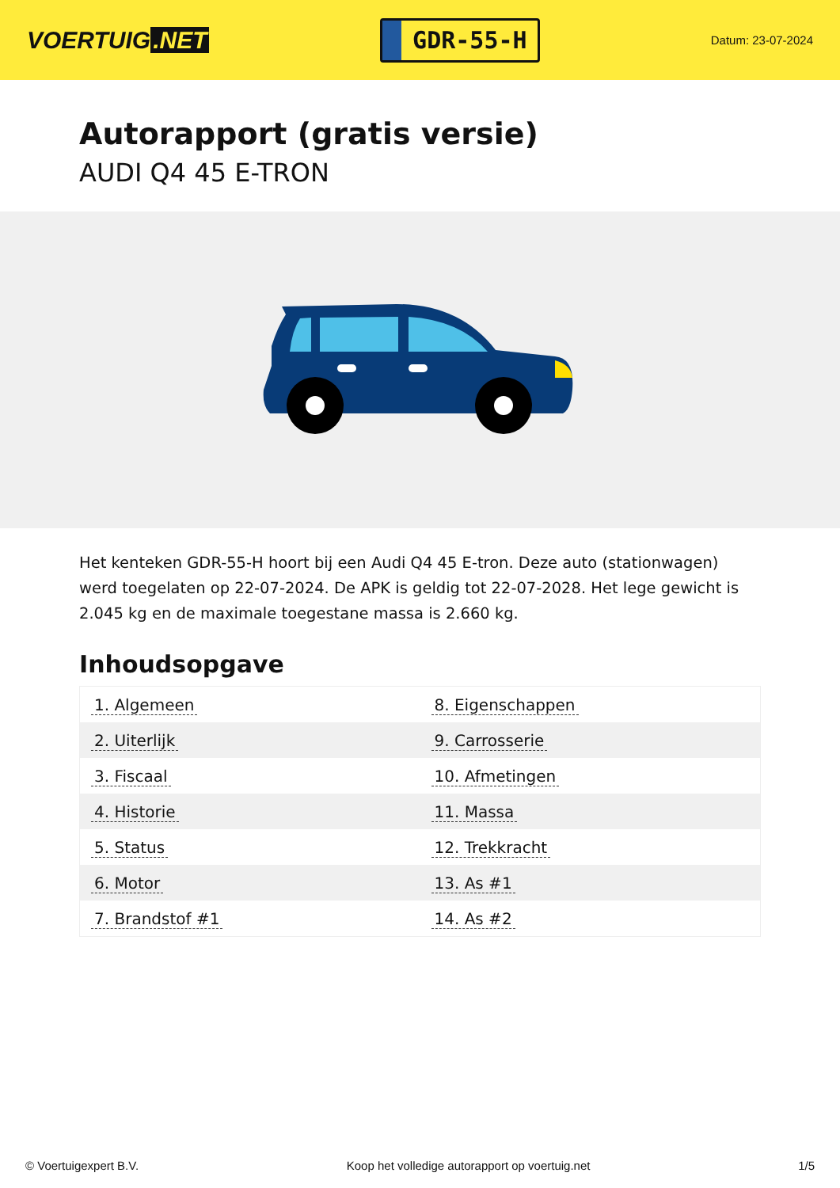VOERTUIG.NET
GDR-55-H
Datum: 23-07-2024
Autorapport (gratis versie)
AUDI Q4 45 E-TRON
Het kenteken GDR-55-H hoort bij een Audi Q4 45 E-tron. Deze auto (stationwagen) werd toegelaten op 22-07-2024. De APK is geldig tot 22-07-2028. Het lege gewicht is 2.045 kg en de maximale toegestane massa is 2.660 kg.
Inhoudsopgave
| 1. Algemeen | 8. Eigenschappen |
| 2. Uiterlijk | 9. Carrosserie |
| 3. Fiscaal | 10. Afmetingen |
| 4. Historie | 11. Massa |
| 5. Status | 12. Trekkracht |
| 6. Motor | 13. As #1 |
| 7. Brandstof #1 | 14. As #2 |
© Voertuigexpert B.V. Koop het volledige autorapport op voertuig.net 1/5